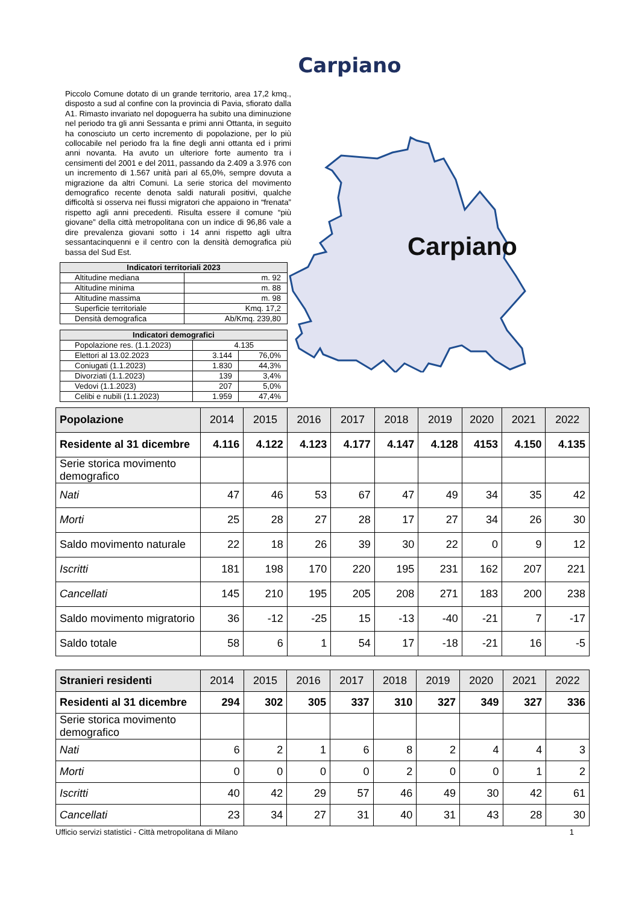Carpiano
Piccolo Comune dotato di un grande territorio, area 17,2 kmq., disposto a sud al confine con la provincia di Pavia, sfiorato dalla A1. Rimasto invariato nel dopoguerra ha subito una diminuzione nel periodo tra gli anni Sessanta e primi anni Ottanta, in seguito ha conosciuto un certo incremento di popolazione, per lo più collocabile nel periodo fra la fine degli anni ottanta ed i primi anni novanta. Ha avuto un ulteriore forte aumento tra i censimenti del 2001 e del 2011, passando da 2.409 a 3.976 con un incremento di 1.567 unità pari al 65,0%, sempre dovuta a migrazione da altri Comuni. La serie storica del movimento demografico recente denota saldi naturali positivi, qualche difficoltà si osserva nei flussi migratori che appaiono in “frenata” rispetto agli anni precedenti. Risulta essere il comune “più giovane” della città metropolitana con un indice di 96,86 vale a dire prevalenza giovani sotto i 14 anni rispetto agli ultra sessantacinquenni e il centro con la densità demografica più bassa del Sud Est.
| Indicatori territoriali 2023 | |
| --- | --- |
| Altitudine mediana | m. 92 |
| Altitudine minima | m. 88 |
| Altitudine massima | m. 98 |
| Superficie territoriale | Kmq. 17,2 |
| Densità demografica | Ab/Kmq. 239,80 |
| Indicatori demografici | | |
| --- | --- | --- |
| Popolazione res. (1.1.2023) | 4.135 | |
| Elettori al 13.02.2023 | 3.144 | 76,0% |
| Coniugati (1.1.2023) | 1.830 | 44,3% |
| Divorziati (1.1.2023) | 139 | 3,4% |
| Vedovi (1.1.2023) | 207 | 5,0% |
| Celibi e nubili (1.1.2023) | 1.959 | 47,4% |
Carpiano
| Popolazione | 2014 | 2015 | 2016 | 2017 | 2018 | 2019 | 2020 | 2021 | 2022 |
| --- | --- | --- | --- | --- | --- | --- | --- | --- | --- |
| Residente al 31 dicembre | 4.116 | 4.122 | 4.123 | 4.177 | 4.147 | 4.128 | 4153 | 4.150 | 4.135 |
| Serie storica movimento demografico | | | | | | | | | |
| Nati | 47 | 46 | 53 | 67 | 47 | 49 | 34 | 35 | 42 |
| Morti | 25 | 28 | 27 | 28 | 17 | 27 | 34 | 26 | 30 |
| Saldo movimento naturale | 22 | 18 | 26 | 39 | 30 | 22 | 0 | 9 | 12 |
| Iscritti | 181 | 198 | 170 | 220 | 195 | 231 | 162 | 207 | 221 |
| Cancellati | 145 | 210 | 195 | 205 | 208 | 271 | 183 | 200 | 238 |
| Saldo movimento migratorio | 36 | -12 | -25 | 15 | -13 | -40 | -21 | 7 | -17 |
| Saldo totale | 58 | 6 | 1 | 54 | 17 | -18 | -21 | 16 | -5 |
| Stranieri residenti | 2014 | 2015 | 2016 | 2017 | 2018 | 2019 | 2020 | 2021 | 2022 |
| --- | --- | --- | --- | --- | --- | --- | --- | --- | --- |
| Residenti al 31 dicembre | 294 | 302 | 305 | 337 | 310 | 327 | 349 | 327 | 336 |
| Serie storica movimento demografico | | | | | | | | | |
| Nati | 6 | 2 | 1 | 6 | 8 | 2 | 4 | 4 | 3 |
| Morti | 0 | 0 | 0 | 0 | 2 | 0 | 0 | 1 | 2 |
| Iscritti | 40 | 42 | 29 | 57 | 46 | 49 | 30 | 42 | 61 |
| Cancellati | 23 | 34 | 27 | 31 | 40 | 31 | 43 | 28 | 30 |
Ufficio servizi statistici - Città metropolitana di Milano 1